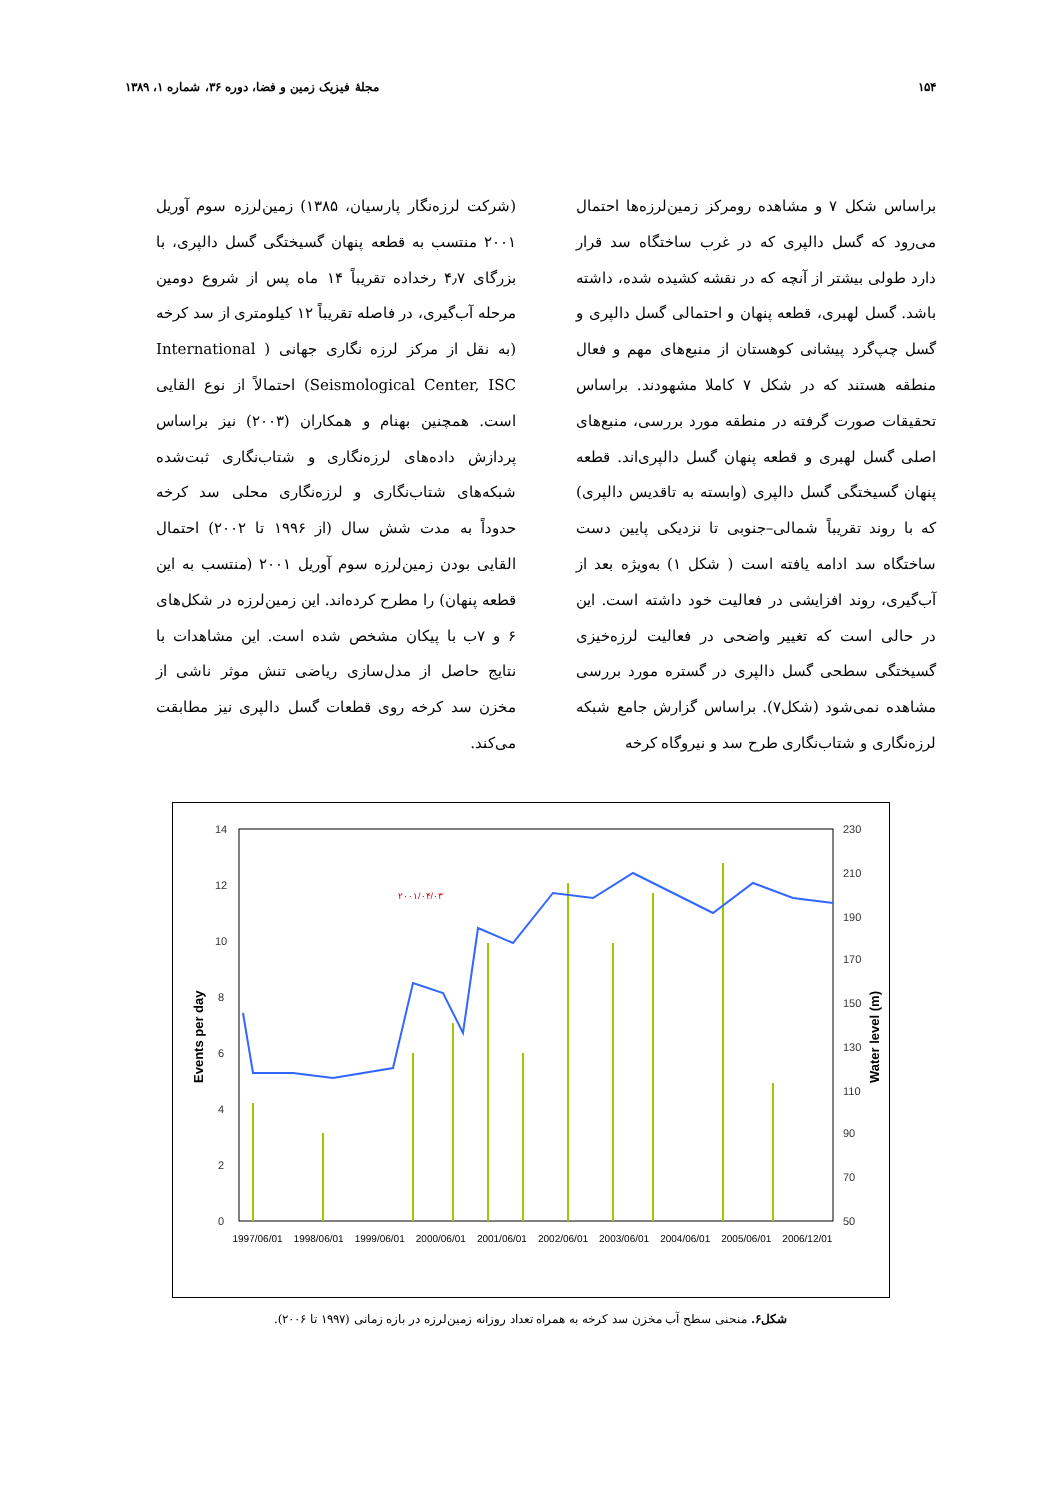۱۵۴ مجلهٔ فیزیک زمین و فضا، دوره ۳۶، شماره ۱، ۱۳۸۹
براساس شکل ۷ و مشاهده رومرکز زمین‌لرزه‌ها احتمال می‌رود که گسل دالپری که در غرب ساختگاه سد قرار دارد طولی بیشتر از آنچه که در نقشه کشیده شده، داشته باشد. گسل لهبری، قطعه پنهان و احتمالی گسل دالپری و گسل چپ‌گرد پیشانی کوهستان از منبع‌های مهم و فعال منطقه هستند که در شکل ۷ کاملا مشهودند. براساس تحقیقات صورت گرفته در منطقه مورد بررسی، منبع‌های اصلی گسل لهبری و قطعه پنهان گسل دالپری‌اند. قطعه پنهان گسیختگی گسل دالپری (وابسته به تاقدیس دالپری) که با روند تقریباً شمالی–جنوبی تا نزدیکی پایین دست ساختگاه سد ادامه یافته است ( شکل ۱) به‌ویژه بعد از آب‌گیری، روند افزایشی در فعالیت خود داشته است. این در حالی است که تغییر واضحی در فعالیت لرزه‌خیزی گسیختگی سطحی گسل دالپری در گستره مورد بررسی مشاهده نمی‌شود (شکل۷). براساس گزارش جامع شبکه لرزه‌نگاری و شتاب‌نگاری طرح سد و نیروگاه کرخه
(شرکت لرزه‌نگار پارسیان، ۱۳۸۵) زمین‌لرزه سوم آوریل ۲۰۰۱ منتسب به قطعه پنهان گسیختگی گسل دالپری، با بزرگای ۴٫۷ رخداده تقریباً ۱۴ ماه پس از شروع دومین مرحله آب‌گیری، در فاصله تقریباً ۱۲ کیلومتری از سد کرخه (به نقل از مرکز لرزه نگاری جهانی ( International Seismological Center, ISC) احتمالاً از نوع القایی است. همچنین بهنام و همکاران (۲۰۰۳) نیز براساس پردازش داده‌های لرزه‌نگاری و شتاب‌نگاری ثبت‌شده شبکه‌های شتاب‌نگاری و لرزه‌نگاری محلی سد کرخه حدوداً به مدت شش سال (از ۱۹۹۶ تا ۲۰۰۲) احتمال القایی بودن زمین‌لرزه سوم آوریل ۲۰۰۱ (منتسب به این قطعه پنهان) را مطرح کرده‌اند. این زمین‌لرزه در شکل‌های ۶ و ۷ب با پیکان مشخص شده است. این مشاهدات با نتایج حاصل از مدل‌سازی ریاضی تنش موثر ناشی از مخزن سد کرخه روی قطعات گسل دالپری نیز مطابقت می‌کند.
14
12
10
8
6
4
2
0
230
210
190
170
150
130
110
90
70
50
Events per day
Water level (m)
۲۰۰۱/۰۴/۰۳
1997/06/01 1998/06/01 1999/06/01 2000/06/01 2001/06/01 2002/06/01 2003/06/01 2004/06/01 2005/06/01 2006/12/01
شکل۶. منحنی سطح آب مخزن سد کرخه به همراه تعداد روزانه زمین‌لرزه در بازه زمانی (۱۹۹۷ تا ۲۰۰۶).